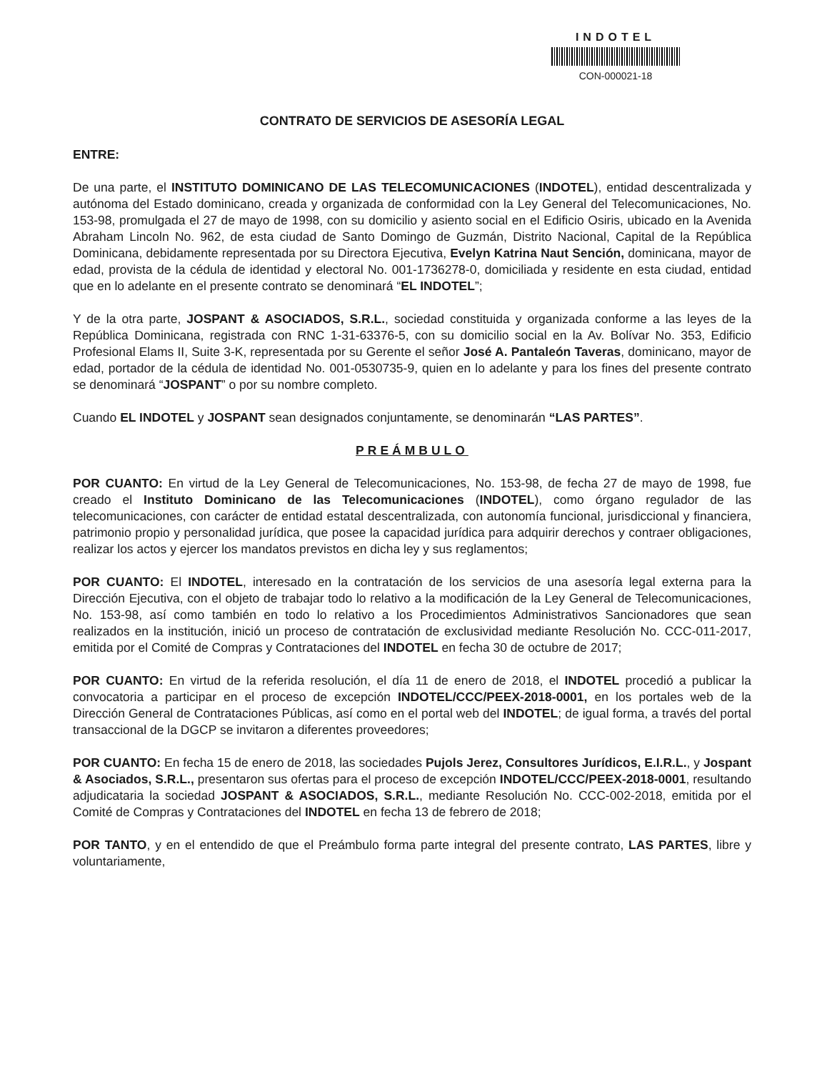INDOTEL
CON-000021-18
CONTRATO DE SERVICIOS DE ASESORÍA LEGAL
ENTRE:
De una parte, el INSTITUTO DOMINICANO DE LAS TELECOMUNICACIONES (INDOTEL), entidad descentralizada y autónoma del Estado dominicano, creada y organizada de conformidad con la Ley General del Telecomunicaciones, No. 153-98, promulgada el 27 de mayo de 1998, con su domicilio y asiento social en el Edificio Osiris, ubicado en la Avenida Abraham Lincoln No. 962, de esta ciudad de Santo Domingo de Guzmán, Distrito Nacional, Capital de la República Dominicana, debidamente representada por su Directora Ejecutiva, Evelyn Katrina Naut Sención, dominicana, mayor de edad, provista de la cédula de identidad y electoral No. 001-1736278-0, domiciliada y residente en esta ciudad, entidad que en lo adelante en el presente contrato se denominará “EL INDOTEL”;
Y de la otra parte, JOSPANT & ASOCIADOS, S.R.L., sociedad constituida y organizada conforme a las leyes de la República Dominicana, registrada con RNC 1-31-63376-5, con su domicilio social en la Av. Bolívar No. 353, Edificio Profesional Elams II, Suite 3-K, representada por su Gerente el señor José A. Pantaleón Taveras, dominicano, mayor de edad, portador de la cédula de identidad No. 001-0530735-9, quien en lo adelante y para los fines del presente contrato se denominará “JOSPANT” o por su nombre completo.
Cuando EL INDOTEL y JOSPANT sean designados conjuntamente, se denominarán “LAS PARTES”.
PREÁMBULO
POR CUANTO: En virtud de la Ley General de Telecomunicaciones, No. 153-98, de fecha 27 de mayo de 1998, fue creado el Instituto Dominicano de las Telecomunicaciones (INDOTEL), como órgano regulador de las telecomunicaciones, con carácter de entidad estatal descentralizada, con autonomía funcional, jurisdiccional y financiera, patrimonio propio y personalidad jurídica, que posee la capacidad jurídica para adquirir derechos y contraer obligaciones, realizar los actos y ejercer los mandatos previstos en dicha ley y sus reglamentos;
POR CUANTO: El INDOTEL, interesado en la contratación de los servicios de una asesoría legal externa para la Dirección Ejecutiva, con el objeto de trabajar todo lo relativo a la modificación de la Ley General de Telecomunicaciones, No. 153-98, así como también en todo lo relativo a los Procedimientos Administrativos Sancionadores que sean realizados en la institución, inició un proceso de contratación de exclusividad mediante Resolución No. CCC-011-2017, emitida por el Comité de Compras y Contrataciones del INDOTEL en fecha 30 de octubre de 2017;
POR CUANTO: En virtud de la referida resolución, el día 11 de enero de 2018, el INDOTEL procedió a publicar la convocatoria a participar en el proceso de excepción INDOTEL/CCC/PEEX-2018-0001, en los portales web de la Dirección General de Contrataciones Públicas, así como en el portal web del INDOTEL; de igual forma, a través del portal transaccional de la DGCP se invitaron a diferentes proveedores;
POR CUANTO: En fecha 15 de enero de 2018, las sociedades Pujols Jerez, Consultores Jurídicos, E.I.R.L., y Jospant & Asociados, S.R.L., presentaron sus ofertas para el proceso de excepción INDOTEL/CCC/PEEX-2018-0001, resultando adjudicataria la sociedad JOSPANT & ASOCIADOS, S.R.L., mediante Resolución No. CCC-002-2018, emitida por el Comité de Compras y Contrataciones del INDOTEL en fecha 13 de febrero de 2018;
POR TANTO, y en el entendido de que el Preámbulo forma parte integral del presente contrato, LAS PARTES, libre y voluntariamente,